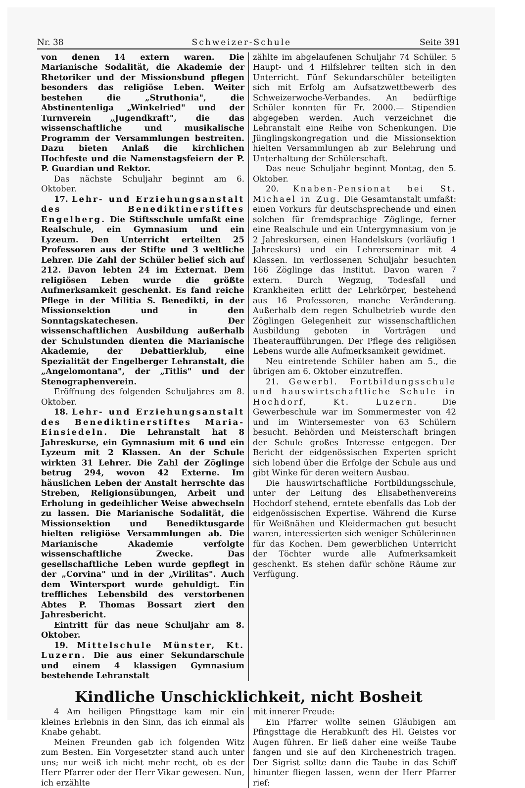Nr. 38 Schweizer-Schule Seite 391
von denen 14 extern waren. Die Marianische Sodalität, die Akademie der Rhetoriker und der Missionsbund pflegen besonders das religiöse Leben. Weiter bestehen die „Struthonia", die Abstinentenliga „Winkelried" und der Turnverein „Jugendkraft", die das wissenschaftliche und musikalische Programm der Versammlungen bestreiten. Dazu bieten Anlaß die kirchlichen Hochfeste und die Namenstagsfeiern der P. P. Guardian und Rektor.
Das nächste Schuljahr beginnt am 6. Oktober.
17. Lehr- und Erziehungsanstalt des Benediktinerstiftes Engelberg. Die Stiftsschule umfaßt eine Realschule, ein Gymnasium und ein Lyzeum. Den Unterricht erteilten 25 Professoren aus der Stifte und 3 weltliche Lehrer. Die Zahl der Schüler belief sich auf 212. Davon lebten 24 im Externat. Dem religiösen Leben wurde die größte Aufmerksamkeit geschenkt. Es fand reiche Pflege in der Militia S. Benedikti, in der Missionsektion und in den Sonntagskatechesen. Der wissenschaftlichen Ausbildung außerhalb der Schulstunden dienten die Marianische Akademie, der Debattierklub, eine Spezialität der Engelberger Lehranstalt, die „Angelomontana", der „Titlis" und der Stenographenverein.
Eröffnung des folgenden Schuljahres am 8. Oktober.
18. Lehr- und Erziehungsanstalt des Benediktinerstiftes Maria-Einsiedeln. Die Lehranstalt hat 8 Jahreskurse, ein Gymnasium mit 6 und ein Lyzeum mit 2 Klassen. An der Schule wirkten 31 Lehrer. Die Zahl der Zöglinge betrug 294, wovon 42 Externe. Im häuslichen Leben der Anstalt herrschte das Streben, Religionsübungen, Arbeit und Erholung in gedeihlicher Weise abwechseln zu lassen. Die Marianische Sodalität, die Missionsektion und Benediktusgarde hielten religiöse Versammlungen ab. Die Marianische Akademie verfolgte wissenschaftliche Zwecke. Das gesellschaftliche Leben wurde gepflegt in der „Corvina" und in der „Virilitas". Auch dem Wintersport wurde gehuldigt. Ein treffliches Lebensbild des verstorbenen Abtes P. Thomas Bossart ziert den Jahresbericht.
Eintritt für das neue Schuljahr am 8. Oktober.
19. Mittelschule Münster, Kt. Luzern. Die aus einer Sekundarschule und einem 4 klassigen Gymnasium bestehende Lehranstalt
zählte im abgelaufenen Schuljahr 74 Schüler. 5 Haupt- und 4 Hilfslehrer teilten sich in den Unterricht. Fünf Sekundarschüler beteiligten sich mit Erfolg am Aufsatzwettbewerb des Schweizerwoche-Verbandes. An bedürftige Schüler konnten für Fr. 2000.— Stipendien abgegeben werden. Auch verzeichnet die Lehranstalt eine Reihe von Schenkungen. Die Jünglingskongregation und die Missionsektion hielten Versammlungen ab zur Belehrung und Unterhaltung der Schülerschaft.
Das neue Schuljahr beginnt Montag, den 5. Oktober.
20. Knaben-Pensionat bei St. Michael in Zug. Die Gesamtanstalt umfaßt: einen Vorkurs für deutschsprechende und einen solchen für fremdsprachige Zöglinge, ferner eine Realschule und ein Untergymnasium von je 2 Jahreskursen, einen Handelskurs (vorläufig 1 Jahreskurs) und ein Lehrerseminar mit 4 Klassen. Im verflossenen Schuljahr besuchten 166 Zöglinge das Institut. Davon waren 7 extern. Durch Wegzug, Todesfall und Krankheiten erlitt der Lehrkörper, bestehend aus 16 Professoren, manche Veränderung. Außerhalb dem regen Schulbetrieb wurde den Zöglingen Gelegenheit zur wissenschaftlichen Ausbildung geboten in Vorträgen und Theateraufführungen. Der Pflege des religiösen Lebens wurde alle Aufmerksamkeit gewidmet.
Neu eintretende Schüler haben am 5., die übrigen am 6. Oktober einzutreffen.
21. Gewerbl. Fortbildungsschule und hauswirtschaftliche Schule in Hochdorf, Kt. Luzern. Die Gewerbeschule war im Sommermester von 42 und im Wintersemester von 63 Schülern besucht. Behörden und Meisterschaft bringen der Schule großes Interesse entgegen. Der Bericht der eidgenössischen Experten spricht sich lobend über die Erfolge der Schule aus und gibt Winke für deren weitern Ausbau.
Die hauswirtschaftliche Fortbildungsschule, unter der Leitung des Elisabethenvereins Hochdorf stehend, erntete ebenfalls das Lob der eidgenössischen Expertise. Während die Kurse für Weißnähen und Kleidermachen gut besucht waren, interessierten sich weniger Schülerinnen für das Kochen. Dem gewerblichen Unterricht der Töchter wurde alle Aufmerksamkeit geschenkt. Es stehen dafür schöne Räume zur Verfügung.
Kindliche Unschicklichkeit, nicht Bosheit
4 Am heiligen Pfingsttage kam mir ein kleines Erlebnis in den Sinn, das ich einmal als Knabe gehabt.
Meinen Freunden gab ich folgenden Witz zum Besten. Ein Vorgesetzter stand auch unter uns; nur weiß ich nicht mehr recht, ob es der Herr Pfarrer oder der Herr Vikar gewesen. Nun, ich erzählte
mit innerer Freude:
Ein Pfarrer wollte seinen Gläubigen am Pfingsttage die Herabkunft des Hl. Geistes vor Augen führen. Er ließ daher eine weiße Taube fangen und sie auf den Kirchenestrich tragen. Der Sigrist sollte dann die Taube in das Schiff hinunter fliegen lassen, wenn der Herr Pfarrer rief: